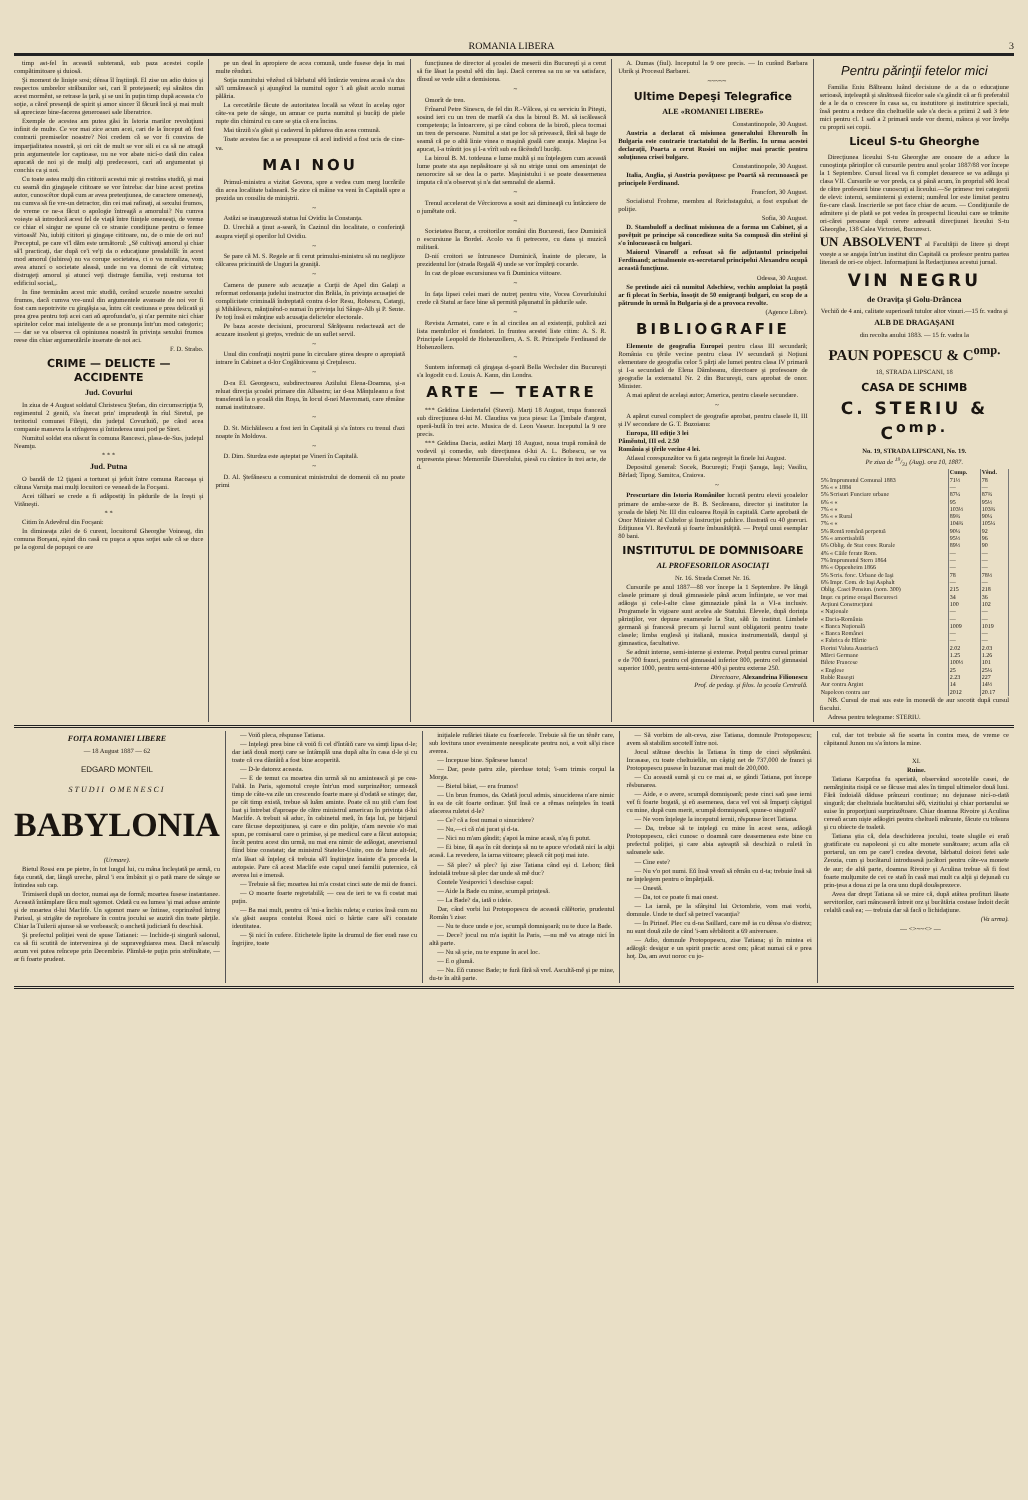ROMANIA LIBERA 3
timp ast-fel în această subterană, sub paza acestei copile compătimitoare şi duiosă.
Şi moment de linişte sosi; dênsa îl înştiinţă. El zise un adio duios şi respectos umbrelor străbunilor sei, cari îl protejaseră; eşi sănătos din acest mormênt, se retrase la ţară, şi se uni în puţin timp după aceasta c'o soţie, a căreî presenţă de spirit şi amor sincer îl făcură încă şi mai mult să aprecieze bine-facerea generoasei sale liberatrice.
Exemple de acestea am putea găsi în Istoria marilor revoluţiuni infinit de multe. Ce vor mai zice acum acei, cari de la început aŭ fost contrarii premiselor noastre? Noi credem că se vor fi convins de imparţialitatea noastră, şi ori cât de mult se vor sili ei ca să ne atragă prin argumentele lor captioase, nu ne vor abate nicí-o dată din calea apucată de noi şi de mulţi alţi predecesori, carí aŭ argumentat şi conchis ca şi noi.
Cu toate astea mulţi din cititorii acestui mic şi restrâns studiŭ, şi mai cu seamă din gingaşele cititoare se vor întreba: dar bine acest pretins autor, cunoscêtor după cum ar avea pretenţiunea, de caractere omenesţi, nu cumva să fie vre-un detractor, din cei mai rafinaţi, ai sexului frumos, de vreme ce ne-a făcut o apologie întreagă a amorului? Nu cumva voieşte să introducă acest fel de viaţă între fiinţele omenesţi, de vreme ce chiar el singur ne spune că ce stranie condiţiune pentru o femee virtoasă! Nu, iubiţi cititori şi gingaşe cititoare, nu, de o mie de ori nu! Preceptul, pe care vi'l dăm este următorul: „Sĕ cultivaţi amorul şi chiar să'l practicaţi, dar după ce'i ve'ţi da o educaţiune prealabilă: în acest mod amorul (iubirea) nu va corupe societatea, ci o va moraliza, vom avea atuncí o societate aleasă, unde nu va domni de cât virtutea; distrugeţi amorul şi atuncí veţi distruge familia, veţi resturna tot edificiul social„.
In fine terminăm acest mic studiŭ, cerând scuzele noastre sexului frumos, dacă cumva vre-unul din argumentele avansate de noi vor fi fost cam nepotrivite cu gingăşia sa, întru cât cestiunea e prea delicată şi prea grea pentru toţi acei cari aŭ aprofundat'o, şi n'ar permite nicí chiar spiritelor celor mai inteligente de a se pronunţa într'un mod categoric; — dar se va observa că opiniunea noastră în privinţa sexului frumos reese din chiar argumentările inserate de noi aci.
F. D. Strabo.
CRIME — DELICTE — ACCIDENTE
Jud. Covurlui
In ziua de 4 August soldatul Christescu Ştefan, din circumscripţia 9, regimentul 2 geniŭ, s'a înecat prin' imprudenţă în rîul Siretul, pe teritoriul comunei Fileşti, din judeţul Covurluiŭ, pe când acea companie manevra la strîngerea şi întinderea unui pod pe Siret.
Numitul soldat era născut în comuna Rancesci, plasa-de-Sus, judeţul Neamţu.
* * *
Jud. Putna
O bandă de 12 ţigani a torturat şi jefuit între comuna Racoaşa şi cătuna Varniţa mai mulţi locuitori ce veneaŭ de la Focşani.
Acei tâlharí se crede a fi adăpostiţi în pădurile de la Ireşti şi Vităneşti.
* *
Citim în Adevĕrul din Focşani:
In dimineaţa zilei de 6 curent, locuitorul Gheorghe Voineag, din comuna Borşani, eşind din casă cu puşca a spus soţiei sale că se duce pe la ogorul de popuşoi ce are
pe un deal în apropiere de acea comună, unde fusese deja în mai multe rênduri.
Soţia numitului vĕzênd că bărbatul sĕŭ întârzie venirea acasă s'a dus să'l urmărească şi ajungênd la numitul ogor 'i aŭ găsit acolo numai pălăria.
La cercetările făcute de autoritatea locală sa vĕzut în acelaş ogor câte-va pete de sânge, un amnar ce purta numitul şi bucăţi de piele rupte din chimirul cu care se ştia că era încins.
Mai târziŭ s'a găsit şi cadavrul în pădurea din acea comună.
Toate acestea fac a se presupune că acel individ a fost ucis de cine-va.
MAI NOU
Primul-ministru a vizitat Govora, spre a vedea cum merg lucrările din acea localitate balneară. Se zice că mâine va veni în Capitală spre a prezida un consiliu de miniştrii.
~
Astăzi se inaugurează statua luí Ovidiu la Constanţa.
D. Urechiă a ţinut a-seară, în Cazinul din localitate, o conferinţă asupra vieţiĭ şi operilor luĭ Ovidiu.
~
Se pare că M. S. Regele ar fi cerut primului-ministru să nu neglijeze călcarea pricinuită de Unguri la graniţă.
~
Camera de punere sub acuzaţie a Curţii de Apel din Galaţi a reformat ordonanţa judelui instructor din Brăila, în privinţa acusaţieí de complicitate criminală îndreptată contra d-lor Resu, Robescu, Catargi, şi Mihăilescu, mănţinênd-o numai în privinţa luí Sânge-Alb şi P. Sente. Pe toţi însă ei mănţine sub acusaţia delictelor electorale.
Pe baza aceste decisiuni, procurorul Sărăţeanu redactează act de acuzare insolent şi greţos, vrednic de un suflet servil.
~
Unul din confraţii noştrii pune în circulare ştirea despre o apropiată intrare în Cabinet a d-lor Cogălniceanu şi Creţulescu.
~
D-ra El. Georgescu, subdirectoarea Azilului Elena-Doamna, şi-a reluat direcţia şcoalei primare din Albastru; iar d-na Mănţuleanu a fost transferată la o şcoală din Roşu, în locul d-neí Mavromati, care rĕmâne numai institutoare.
~
D. St. Michăilescu a fost ieri în Capitală şi s'a întors cu trenul d'azi noapte în Moldova.
~
D. Dim. Sturdza este aşteptat pe Vineri în Capitală.
~
D. Al. Ştefănescu a comunicat ministrului de domenii că nu poate primi
funcţiunea de director al şcoalei de meserii din Bucureştí şi a cerut să fie lăsat la postul sĕŭ din Iaşi. Dacă cererea sa nu se va satisface, dînsul se vede silit a demisiona.
~
Omorît de tren.
Frînarul Petre Sinescu, de fel din R.-Vâlcea, şi cu serviciu în Piteşti, sosind ieri cu un tren de marfă s'a dus la biroul B. M. să iscălească competenţa; la întoarcere, şi pe când cobora de la biroŭ, pleca tocmai un tren de persoane. Numitul a stat pe loc să privească, fără să bage de seamă că pe o altă linie vinea o maşină goală care aranja. Maşina l-a apucat, l-a trântit jos şi l-a vîrît sub ea făcêndu'l bucăţi.
La biroul B. M. totdeuna e lume multă şi nu înţelegem cum această lume poate sta aşa nepăsătoare şi să nu strige unui om ameninţat de nenorocire să se dea la o parte. Maşinistului i se poate deasemenea imputa că n'a observat şi n'a dat semnalul de alarmă.
~
Trenul accelerat de Vêrciorova a sosit azi dimineaţă cu întârziere de o jumĕtate oră.
~
Societatea Bucur, a croitorilor români din Bucuresti, face Duminică o escursiune la Bordeí. Acolo va fi petrecere, cu dans şi muzică militară.
D-nií croitori se întrunesce Duminică, înainte de plecare, la prezidentul lor (strada Regală 4) unde se vor împărţi cocarde.
In caz de ploae escursiunea va fi Duminica viitoare.
~
In faţa lipsei celei mari de nutreţ pentru vite, Vocea Covurluiuluí crede că Statul ar face bine să permită păşunatul în pădurile sale.
~
Revista Armatei, care e în al cincilea an al existenţii, publică azi lista membrilor ei fondatori. In fruntea acesteí liste citim: A. S. R. Principele Leopold de Hohenzollern, A. S. R. Principele Ferdinand de Hohenzollern.
~
Suntem informaţi că gingaşa d-şoară Bella Wechsler din Bucureşti s'a logodit cu d. Louis A. Kann, din Londra.
ARTE — TEATRE
*** Grădina Liedertafel (Stavri). Marţi 18 August, trupa franceză sub direcţiunea d-lui M. Claudius va juca piesa: La Ţimbale d'argent, operă-bufă în trei acte. Musica de d. Leon Vaseur. Inceputul la 9 ore precis.
*** Grădina Dacia, astăzi Marţi 18 August, noua trupă română de vodevil şi comedie, sub direcţiunea d-lui A. L. Bobescu, se va representa piesa: Memoriile Diavolului, piesă cu cântice în trei acte, de d.
A. Dumas (fiul). Inceputul la 9 ore precis. — In curând Barbara Ubrik şi Procesul Barbarei.
~~~~~
Ultime Depeşi Telegrafice
ALE «ROMANIEI LIBERE»
Constantinopole, 30 August.
Austria a declarat că misiunea generalului Ehrenrolh în Bulgaria este contrarie tractatului de la Berlin. In urma acestei declaraţii, Poarta a cerut Rusiei un mijloc mai practic pentru soluţiunea crisei bulgare.
Constantinopole, 30 August.
Italia, Anglia, şi Austria povăţuesc pe Poartă să recunoască pe principele Ferdinand.
Francfort, 30 August.
Socialistul Frohme, membru al Reichstagului, a fost expulsat de poliţie.
Sofia, 30 August.
D. Stambuloff a declinat misiunea de a forma un Cabinet, şi a povĕţuit pe principe să concedieze suita Sa compusă din strĕini şi s'o înlocuească cu bulgari.
Maiorul Vinaroff a refusat să fie adjutantul principelui Ferdinand; actualmente ex-secretarul principelui Alexandru ocupă această funcţiune.
Odessa, 30 August.
Se pretinde aici că numitul Adschiew, vechiu amploiat la poştă ar fi plecat în Serbia, însoţit de 50 emigranţi bulgari, cu scop de a pătrunde în urmă în Bulgaria şi de a provoca revolte.
(Agence Libre).
BIBLIOGRAFIE
Elemente de geografia Europei pentru clasa III secundară; România cu ţĕrile vecine pentru clasa IV secundară şi Noţiuni elementare de geografia celor 5 părţi ale lumei pentru clasa IV primară şi I-a secundară de Elena Dâmbeanu, directoare şi profesoare de geografie la externatul Nr. 2 din Bucureşti, curs aprobat de onor. Minister.
A mai apărut de acelaşi autor; America, pentru clasele secundare.
~
A apărut cursul complect de geografie aprobat, pentru clasele II, III şi IV secondare de G. T. Buzoianu:
Europa, III ediţie 3 lei
Pămĕntul, III ed. 2.50
România şi ţĕrile vecine 4 lei.
Atlasul corespunzător va fi gata negreşit la finele lui August.
Depositul general: Socek, Bucureşti; Fraţii Şaraga, Iaşi; Vasiliu, Bêrlad; Tipog. Samitca, Craiova.
~
Prescurtare din Istoria Românilor lucrată pentru elevii şcoalelor primare de ambe-sexe de B. B. Secăreanu, director şi institutor la şcoala de băeţi Nr. III din culoarea Roşiă în capitală. Carte aprobată de Onor Minister al Cultelor şi Instrucţiei publice. Ilustrată cu 40 gravuri. Ediţiunea VI. Revĕzută şi foarte îmbunătăţită. — Preţul unui esemplar 80 bani.
INSTITUTUL DE DOMNISOARE
AL PROFESORILOR ASOCIAŢI
Nr. 16. Strada Comet Nr. 16.
Cursurile pe anul 1887—88 vor începe la 1 Septembre. Pe lângă clasele primare şi două gimnasiele până acum înfiinţate, se vor mai adăoga şi cele-l-alte clase gimnaziale până la a VI-a inclusiv. Programele în vigoare sunt acelea ale Statului. Elevele, după dorinţa părinţilor, vor depune examenele la Stat, săŭ în institut. Limbele germană şi francesă precum şi lucrul sunt obligatorii pentru toate clasele; limba englesă şi italiană, musica instrumentală, danţul şi gimnastica, facultative.
Se admit interne, semi-interne şi externe. Preţul pentru cursul primar e de 700 franci, pentru cel gimnasial inferior 800, pentru cel gimnasial superior 1000, pentru semi-interne 400 şi pentru externe 250.
Directoare, Alexandrina Filionescu
Prof. de pedag. şi filos. la şcoala Centrală.
Pentru părinţii fetelor mici
Familia Eniu Bălteanu luând decisiune de a da o educaţiune serioasă, inţeleaptă şi sănătoasă fiicelor sale s'a gândit că ar fi preferabil de a le da o crescere în casa sa, cu instutitore şi institutrice speciali, însă pentru a reduce din cheltuelile sale s'a decis a priimi 2 saŭ 3 fete mici pentru cl. 1 saŭ a 2 primară unde vor dormi, mânca şi vor învĕţa cu proprii sei copii.
Liceul S-tu Gheorghe
Direcţiunea liceului S-tu Gheorghe are onoare de a aduce la cunoştinţa părinţilor că cursurile pentru anul şcolar 1887/88 vor începe la 1 Septembre. Cursul liceal va fi complet deoarece se va adăuga şi clasa VII. Cursurile se vor preda, ca şi până acum, în propriul sĕŭ local de către profesorii bine cunoscuţi ai liceului.—Se primesc trei categorii de elevi: interni, semiinterni şi externi; numĕrul lor este limitat pentru fie-care clasă. Inscrierile se pot face chiar de acum. — Condiţiunile de admitere şi de plată se pot vedea în prospectul liceului care se trămite ori-cărei persoane după cerere adresată direcţiunei liceului S-tu Gheorghe, 138 Calea Victoriei, Bucuresci.
UN ABSOLVENT al Facultăţii de litere şi drept voeşte a se angaja într'un institut din Capitală ca profesor pentru partea literară de ori-ce object. Informaţiuni la Redacţiunea acestui jurnal.
VIN NEGRU
de Oraviţa şi Golu-Drâncea
Vechiŭ de 4 ani, calitate superioară tutulor altor vinuri.—15 fr. vadra şi
ALB DE DRAGAŞANI
din recolta anului 1883. — 15 fr. vadra la
PAUN POPESCU & C<sup>omp.</sup>
18, STRADA LIPSCANI, 18
CASA DE SCHIMB
C. STERIU & C<sup>omp.</sup>
No. 19, STRADA LIPSCANI, No. 19.
Pe ziua de 19/31 (Aug). ora 10, 1887.
| | Cump. | Vênd. |
| --- | --- | --- |
| 5% Imprumutul Comunal 1883 | 71½ | 78 |
| 5% « « 1884 | — | — |
| 5% Scrisuri Funciare urbane | 87¼ | 87¾ |
| 6% « « | 95 | 95½ |
| 7% « « | 103½ | 103¾ |
| 5% « « Rural | 89¾ | 90¼ |
| 7% « « | 104¾ | 105¼ |
| 5% Rentă română perpetuă | 90¼ | 92 |
| 5% « amortisabilă | 95½ | 96 |
| 6% Oblig. de Stat conv. Rurale | 89½ | 90 |
| 4% « Căile ferate Rom. | — | — |
| 7% Imprumutul Stern 1864 | — | — |
| 8% « Oppenheim 1866 | — | — |
| 5% Scris. fonc. Urbane de Iaşi | 78 | 78½ |
| 6% Impr. Com. de Iaşi Asphalt | — | — |
| Oblig. Casei Pensiun. (nom. 300) | 215 | 218 |
| Impr. cu prime oraşul Bucuresci | 34 | 36 |
| Acţiuni Construcţiuni | 100 | 102 |
| « Naţionale | — | — |
| « Dacia-România | — | — |
| « Banca Naţională | 1009 | 1019 |
| « Banca Românei | — | — |
| « Fabrica de Hârtie | — | — |
| Fiorini Valuta Austriacă | 2.02 | 2.03 |
| Mărci Germane | 1.25 | 1.26 |
| Bilete Francese | 100½ | 101 |
| « Englese | 25 | 25¼ |
| Ruble Ruseşti | 2.23 | 227 |
| Aur contra Argint | 14 | 14½ |
| Napoleon contra aur | 2012 | 20.17 |
NB. Cursul de mai sus este în monedă de aur socotit după cursul fiscului.
Adresa pentru telegrame: STERIU.
FOIŢA ROMANIEI LIBERE
— 18 August 1887 — 62
EDGARD MONTEIL
STUDII OMENESCI
BABYLONIA
(Urmare).
Bietul Rossi era pe pietre, în tot lungul lui, cu mâna încleştată pe armă, cu faţa curată, dar, lângă ureche, părul 'i era îmbâxit şi o pată mare de sânge se întindea sub cap.
Trimiseră după un doctor, numai aşa de formă; moartea fusese instantanee. Această întâmplare făcu mult sgomot. Odată cu ea lumea 'şi mai aduse aminte şi de moartea d-lui Maclife. Un sgomot mare se întinse, coprinzênd întreg Parisul, şi strigăte de reprobare în contra jocului se auziră din toate părţile. Chiar la Tuilerii ajunse să se vorbească; o anchetă judiciară fu deschisă.
Şi prefectul poliţiei veni de spuse Tatianei: — Inchide-ţi singură salonul, ca să fii scutită de intervenirea şi de supraveghiarea mea. Dacă m'asculţi acum vei putea reîncepe prin Decembrie. Plimbă-te puţin prin strĕinătate, — ar fi foarte prudent.
— Voiŭ pleca, rĕspunse Tatiana.
— Inţelegi prea bine că voiŭ fi cel d'întâiŭ care va simţi lipsa d-le; dar iată două morţi care se întâmplă una după alta în casa d-le şi cu toate că cea dântâiŭ a fost bine acoperită.
— D-le datorez aceasta.
— E de temut ca moartea din urmă să nu amintească şi pe cea-l'altă. In Paris, sgomotul creşte într'un mod surprinzĕtor; urmează timp de câte-va zile un crescendo foarte mare şi d'odată se stinge; dar, pe cât timp există, trebue să luăm aminte. Poate că nu ştiŭ c'am fost luat şi întrebat d'aproape de către ministrul american în privinţa d-luí Maclife. A trebuit să aduc, în cabinetul meŭ, în faţa lui, pe birjarul care făcuse depoziţiunea, şi care e din poliţie, n'am nevoie s'o mai spun, pe comisarul care o primise, şi pe medicul care a făcut autopsia; încât pentru acest din urmă, nu mai era nimic de adăogat, anevrismul fiind bine constatat; dar ministrul Statelor-Unite, om de lume alt-fel, m'a lăsat să înţeleg că trebuia să'l înştiinţez înainte d'a proceda la autopsie. Pare că acest Maclife este capul uneí familii puternice, că averea lui e imensă.
— Trebuie să fie; moartea lui m'a costat cinci sute de mii de franci.
— O moarte foarte regretabilă; — cea de ieri te va fi costat mai puţin.
— Ba mai mult, pentru că 'mi-a închis ruleta; e curios însă cum nu s'a găsit asupra contelui Rossi nicí o hârtie care să'i constate identitatea.
— Şi nicí în cufere. Etichetele lipite la drumul de fier eraŭ rase cu îngrijire, toate
iniţialele rufăriei tăiate cu foarfecele. Trebuie să fie un tênĕr care, sub lovitura unor evenimente neesplicate pentru noi, a voit să'şi risce averea.
— Incepuse bine. Spărsese banca!
— Dar, peste patru zile, pierduse totul; 'i-am trimis corpul la Morga.
— Bietul băiat, — era frumos!
— Un brun frumos, da. Odată jocul admis, sinuciderea n'are nimic în ea de cât foarte ordinar. Ştiĭ însă ce a rĕmas neînţeles în toată afacerea ruletei d-le?
— Ce? că a fost numai o sinucidere?
— Nu,—ci că n'ai jucat şi d-ta.
— Nici nu m'am gândit; ş'apoi la mine acasă, n'aş fi putut.
— Ei bine, fă aşa în cât dorinţa să nu te apuce vr'odată nicí la alţii acasă. La revedere, la iarna viitoare; pleacă cât poţi mai iute.
— Să plec? să plec? îşi zise Tatiana când eşi d. Lebon; fără îndoială trebue să plec dar unde să mĕ duc?
Contele Yesipovicí 'i deschise capul:
— Aide la Bade cu mine, scumpă prinţesă.
— La Bade? da, iată o ideie.
Dar, când vorbi lui Protopopescu de această călĕtorie, prudentul Român 'i zise:
— Nu te duce unde e joc, scumpă domnişoară; nu te duce la Bade.
— Dece? jocul nu m'a ispitit la Paris, —nu mĕ va atrage nicí în altă parte.
— Nu să şcie, nu te expune în acel loc.
— E o glumă.
— Nu. Eŭ cunosc Bade; te fură fără să vreĭ. Ascultă-mĕ şi pe mine, du-te în altă parte.
— Să vorbim de alt-ceva, zise Tatiana, domnule Protopopescu; avem să stabilim socotelĭ între noi.
Jocul stătuse deschis la Tatiana în timp de cinci sĕptămâni. Incasase, cu toate cheltuielile, un câştig net de 737,000 de franci şi Protopopescu pusese în buzunar mai mult de 200,000.
— Cu această sumă şi cu ce mai ai, se gândi Tatiana, pot începe rĕsbunarea.
— Aide, e o avere, scumpă domnişoară; peste cinci saŭ şase ierni veĭ fi foarte bogată, şi eŭ asemenea, daca veĭ voi să împarţi câştigul cu mine, după cum merit, scumpă domnişoară, spune-o singură?
— Ne vom înţelege la inceputul iernii, rĕspunse încet Tatiana.
— Da, trebue să te inţelegi cu mine în acest sens, adăogă Protopopescu, căci cunosc o doamnă care deasemenea este bine cu prefectul poliţiei, şi care abia aşteaptă să deschiză o ruletă în saloanele sale.
— Cine este?
— Nu v'o pot numi. Eŭ însă vreaŭ să rĕmân cu d-ta; trebuie însă să ne înţelegem pentru o împărţială.
— Onestă.
— Da, tot ce poate fi mai onest.
— La iarnă, pe la sfârşitul lui Octombrie, vom mai vorbi, domnule. Unde te ducĭ să petrecĭ vacanţia?
— In Pirineĭ. Plec cu d-na Saillard, care mĕ ia cu dênsa s'o distrez; nu sunt două zile de când 'i-am sĕrbătorit a 69 aniversare.
— Adio, domnule Protopopescu, zise Tatiana; şi în mintea ei adăogă: desigur e un spirit practic acest om; păcat numai că e prea hoţ. Da, am avut noroc cu jo-
cul, dar tot trebuie să fie soarta în contra mea, de vreme ce căpitanul Junon nu s'a întors la mine.
XI.
Ruine.
Tatiana Karpofna fu speriată, observând socotelile casei, de nemărginita risipă ce se făcuse mai ales în timpul ultimelor două luni. Fără îndoială dăduse prânzuri continue; nu dejunase nicí-o-dată singură; dar cheltuiala bucătarului sĕŭ, vizitiului şi chiar portarului se suise în proporţiuni surprinzĕtoare. Chiar doamna Rivoire şi Aculina cereaŭ acum nişte adăogiri pentru cheltuelí mărunte, făcute cu trăsura şi cu obiecte de toaletă.
Tatiana ştia că, dela deschiderea jocului, toate slugile ei eraŭ gratificate cu napoleoni şi cu alte monete sunătoare; acum afla că portarul, un om pe care'l credea devotat, bărbatul doicei fetei sale Zeozia, cum şi bucătarul introdusesă jucători pentru câte-va monete de aur; de altă parte, doamna Rivoire şi Aculina trebue să fi fost foarte mulţumite de cei ce staŭ în casă mai mult ca alţii şi dejunaŭ cu prin-ţesa a doua zi pe la ora unu după douăsprezece.
Avea dar drept Tatiana să se mire că, după atâtea profituri lăsate servitorilor, cari mâncaseră întreit orz şi bucătăria costase îndoit decât celaltă casă ea; — trebuia dar să facă o lichidaţiune.
(Va urma).
— <>~~<> —